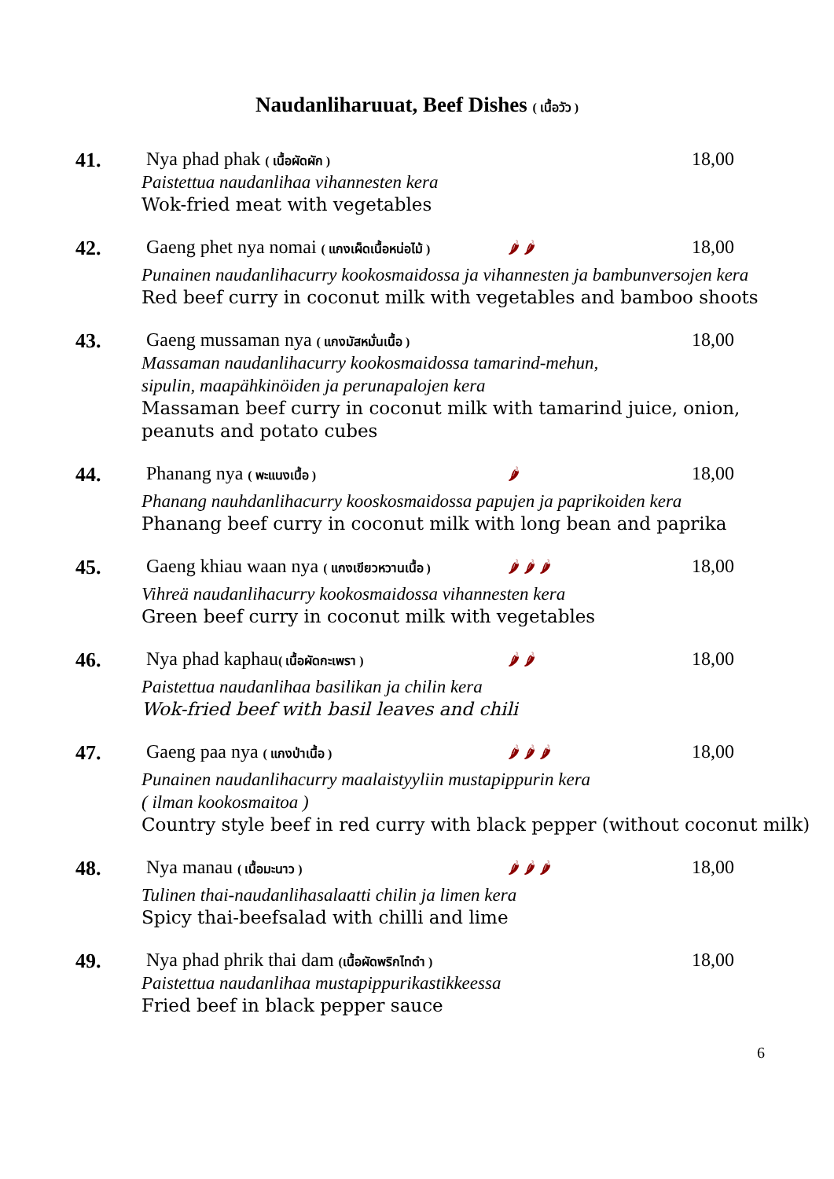Naudanliharuuat, Beef Dishes ( เนื้อวัว )
41. Nya phad phak ( เนื้อผัดผัก )
18,00
Paistettua naudanlihaa vihannesten kera
Wok-fried meat with vegetables
42. Gaeng phet nya nomai ( แกงเผ็ดเนื้อหน่อไม้ )
🌶 🌶
18,00
Punainen naudanlihacurry kookosmaidossa ja vihannesten ja bambunversojen kera
Red beef curry in coconut milk with vegetables and bamboo shoots
43. Gaeng mussaman nya ( แกงมัสหมั่นเนื้อ )
18,00
Massaman naudanlihacurry kookosmaidossa tamarind-mehun,
sipulin, maapähkinöiden ja perunapalojen kera
Massaman beef curry in coconut milk with tamarind juice, onion,
peanuts and potato cubes
44. Phanang nya ( พะแนงเนื้อ )
🌶
18,00
Phanang nauhdanlihacurry kooskosmaidossa papujen ja paprikoiden kera
Phanang beef curry in coconut milk with long bean and paprika
45. Gaeng khiau waan nya ( แกงเขียวหวานเนื้อ )
🌶 🌶 🌶
18,00
Vihreä naudanlihacurry kookosmaidossa vihannesten kera
Green beef curry in coconut milk with vegetables
46. Nya phad kaphau( เนื้อผัดกะเพรา )
🌶 🌶
18,00
Paistettua naudanlihaa basilikan ja chilin kera
Wok-fried beef with basil leaves and chili
47. Gaeng paa nya ( แกงป่าเนื้อ )
🌶 🌶 🌶
18,00
Punainen naudanlihacurry maalaistyyliin mustapippurin kera
( ilman kookosmaitoa )
Country style beef in red curry with black pepper (without coconut milk)
48. Nya manau ( เนื้อมะนาว )
🌶 🌶 🌶
18,00
Tulinen thai-naudanlihasalaatti chilin ja limen kera
Spicy thai-beefsalad with chilli and lime
49. Nya phad phrik thai dam (เนื้อผัดพริกไทดำ )
18,00
Paistettua naudanlihaa mustapippurikastikkeessa
Fried beef in black pepper sauce
6